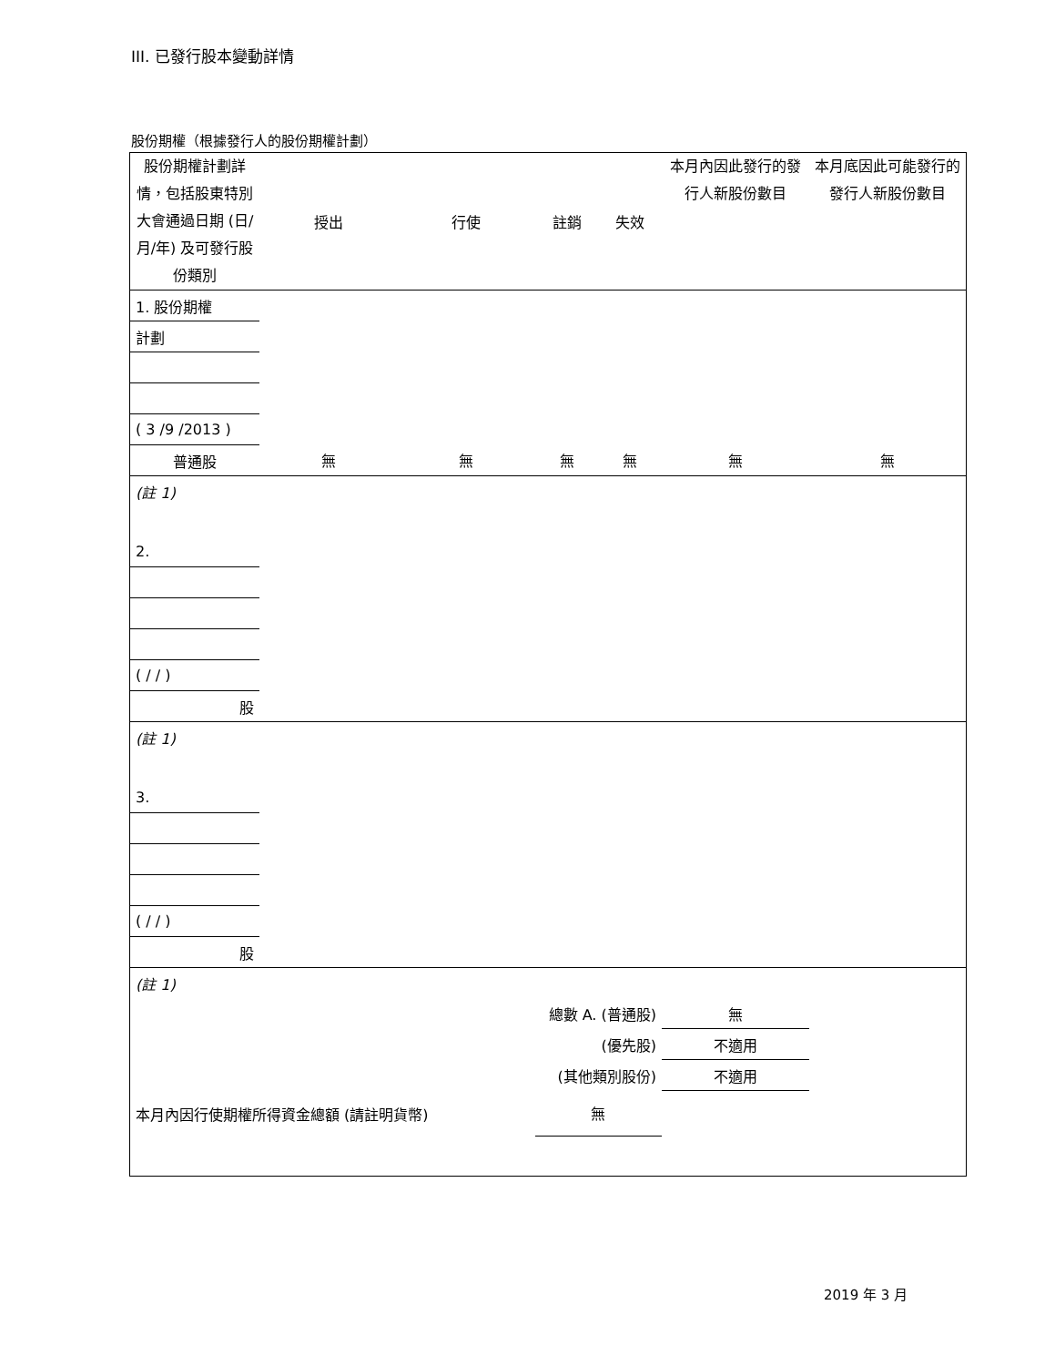III. 已發行股本變動詳情
股份期權（根據發行人的股份期權計劃）
| 股份期權計劃詳情，包括股東特別大會通過日期 (日/月/年) 及可發行股份類別 | 授出 | 行使 | 註銷 | 失效 | 本月內因此發行的發行人新股份數目 | 本月底因此可能發行的發行人新股份數目 |
| --- | --- | --- | --- | --- | --- | --- |
| 1. 股份期權 | | | | | | |
| 計劃 | | | | | | |
| ( 3 /9 /2013 ) | | | | | | |
| 普通股 | 無 | 無 | 無 | 無 | 無 | 無 |
| (註 1) | | | | | | |
| 2. | | | | | | |
| ( / / ) | | | | | | |
| 股 | | | | | | |
| (註 1) | | | | | | |
| 3. | | | | | | |
| ( / / ) | | | | | | |
| 股 | | | | | | |
| (註 1) | | | | | | |
| 總數 A. (普通股) | | | | | 無 | |
| (優先股) | | | | | 不適用 | |
| (其他類別股份) | | | | | 不適用 | |
| 本月內因行使期權所得資金總額 (請註明貨幣) | | | 無 | | | |
2019 年 3 月